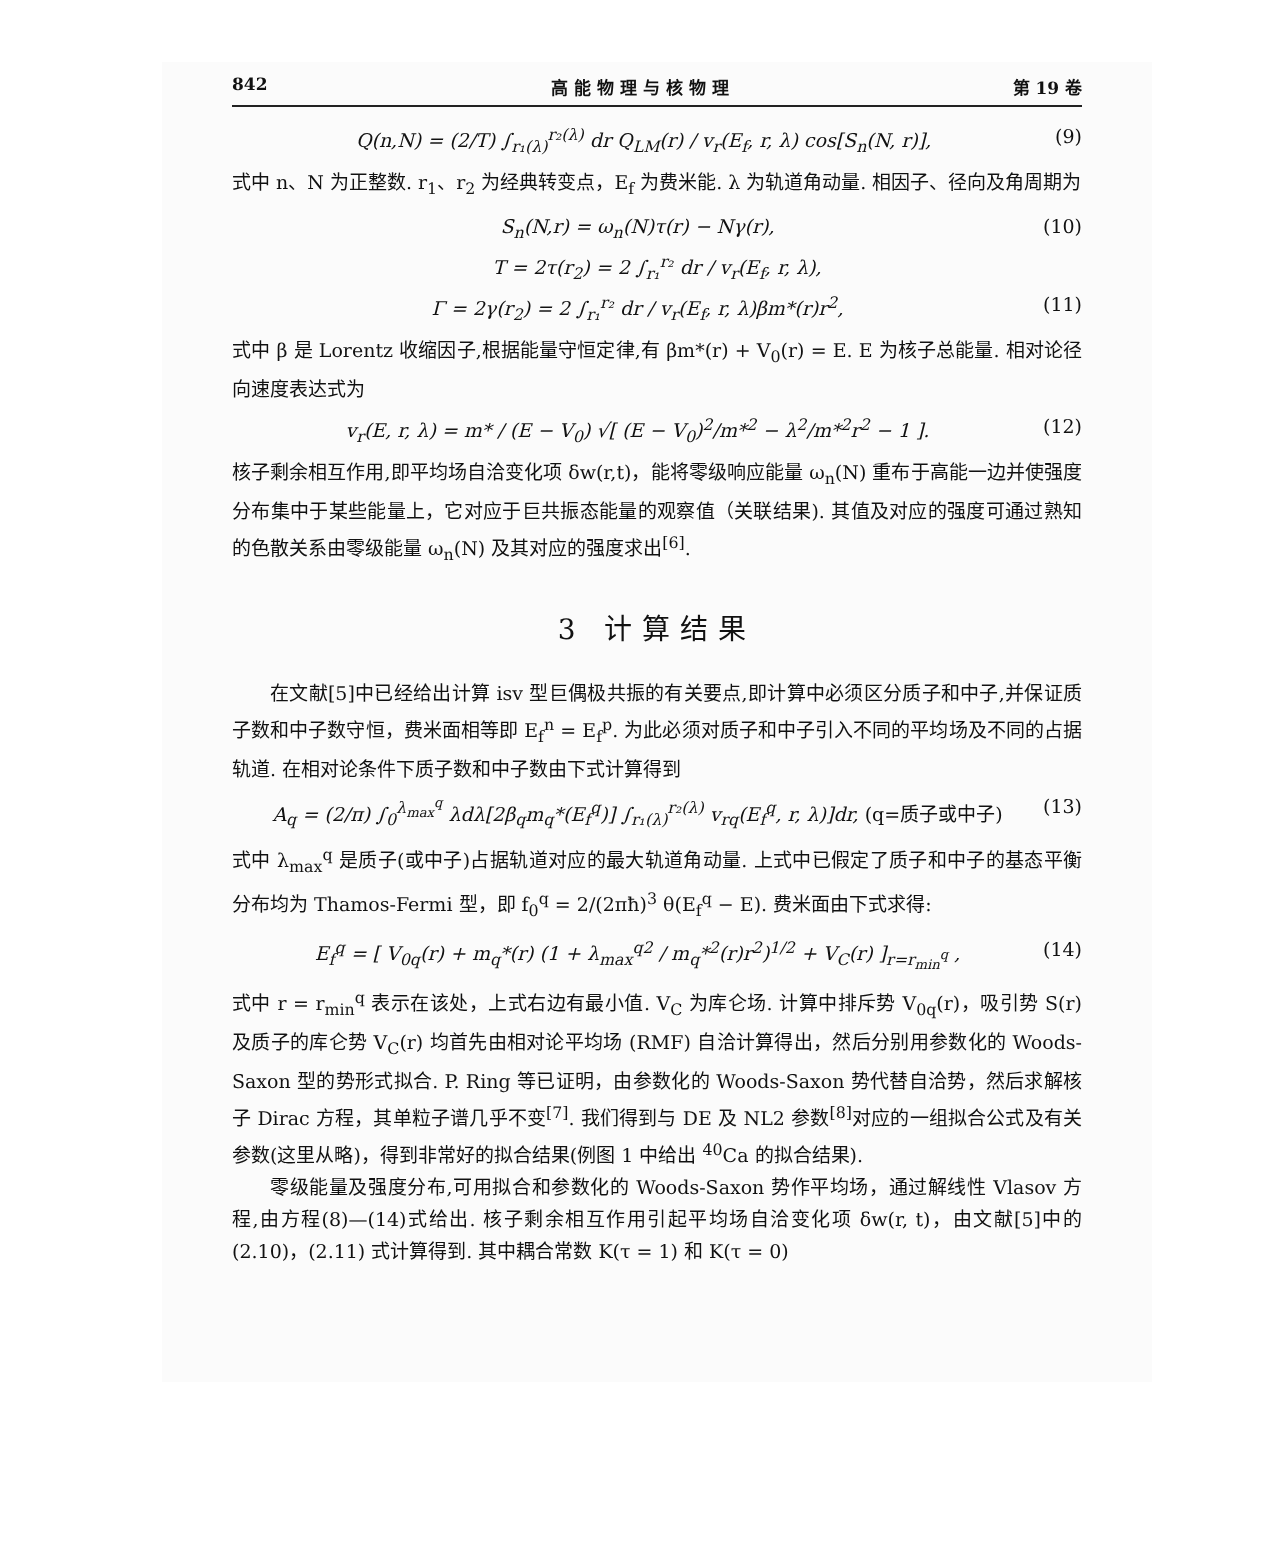842 高 能 物 理 与 核 物 理 第 19 卷
Q(n,N) = (2/T) ∫<sub>r₁(λ)</sub><sup>r₂(λ)</sup> dr Q<sub>LM</sub>(r) / v<sub>r</sub>(E<sub>f</sub>, r, λ) cos[S<sub>n</sub>(N, r)], (9)
式中 n、N 为正整数. r<sub>1</sub>、r<sub>2</sub> 为经典转变点，E<sub>f</sub> 为费米能. λ 为轨道角动量. 相因子、径向及角周期为
S<sub>n</sub>(N,r) = ω<sub>n</sub>(N)τ(r) − Nγ(r), (10)
T = 2τ(r<sub>2</sub>) = 2 ∫<sub>r₁</sub><sup>r₂</sup> dr / v<sub>r</sub>(E<sub>f</sub>, r, λ),
Γ = 2γ(r<sub>2</sub>) = 2 ∫<sub>r₁</sub><sup>r₂</sup> dr / v<sub>r</sub>(E<sub>f</sub>, r, λ)βm*(r)r<sup>2</sup>, (11)
式中 β 是 Lorentz 收缩因子,根据能量守恒定律,有 βm*(r) + V<sub>0</sub>(r) = E. E 为核子总能量. 相对论径向速度表达式为
v<sub>r</sub>(E, r, λ) = m* / (E − V<sub>0</sub>) √[ (E − V<sub>0</sub>)<sup>2</sup>/m*<sup>2</sup> − λ<sup>2</sup>/m*<sup>2</sup>r<sup>2</sup> − 1 ]. (12)
核子剩余相互作用,即平均场自洽变化项 δw(r,t)，能将零级响应能量 ω<sub>n</sub>(N) 重布于高能一边并使强度分布集中于某些能量上，它对应于巨共振态能量的观察值（关联结果). 其值及对应的强度可通过熟知的色散关系由零级能量 ω<sub>n</sub>(N) 及其对应的强度求出<sup>[6]</sup>.
3 计算结果
在文献[5]中已经给出计算 isv 型巨偶极共振的有关要点,即计算中必须区分质子和中子,并保证质子数和中子数守恒，费米面相等即 E<sub>f</sub><sup>n</sup> = E<sub>f</sub><sup>p</sup>. 为此必须对质子和中子引入不同的平均场及不同的占据轨道. 在相对论条件下质子数和中子数由下式计算得到
A<sub>q</sub> = (2/π) ∫<sub>0</sub><sup>λ<sub>max</sub><sup>q</sup></sup> λdλ[2β<sub>q</sub>m<sub>q</sub>*(E<sub>f</sub><sup>q</sup>)] ∫<sub>r₁(λ)</sub><sup>r₂(λ)</sup> v<sub>rq</sub>(E<sub>f</sub><sup>q</sup>, r, λ)]dr, (q=质子或中子) (13)
式中 λ<sub>max</sub><sup>q</sup> 是质子(或中子)占据轨道对应的最大轨道角动量. 上式中已假定了质子和中子的基态平衡分布均为 Thamos-Fermi 型，即 f<sub>0</sub><sup>q</sup> = 2/(2πħ)<sup>3</sup> θ(E<sub>f</sub><sup>q</sup> − E). 费米面由下式求得:
E<sub>f</sub><sup>q</sup> = [ V<sub>0q</sub>(r) + m<sub>q</sub>*(r) (1 + λ<sub>max</sub><sup>q2</sup> / m<sub>q</sub>*<sup>2</sup>(r)r<sup>2</sup>)<sup>1/2</sup> + V<sub>C</sub>(r) ]<sub>r=r<sub>min</sub><sup>q</sup></sub> , (14)
式中 r = r<sub>min</sub><sup>q</sup> 表示在该处，上式右边有最小值. V<sub>C</sub> 为库仑场. 计算中排斥势 V<sub>0q</sub>(r)，吸引势 S(r) 及质子的库仑势 V<sub>C</sub>(r) 均首先由相对论平均场 (RMF) 自洽计算得出，然后分别用参数化的 Woods-Saxon 型的势形式拟合. P. Ring 等已证明，由参数化的 Woods-Saxon 势代替自洽势，然后求解核子 Dirac 方程，其单粒子谱几乎不变<sup>[7]</sup>. 我们得到与 DE 及 NL2 参数<sup>[8]</sup>对应的一组拟合公式及有关参数(这里从略)，得到非常好的拟合结果(例图 1 中给出 <sup>40</sup>Ca 的拟合结果).
零级能量及强度分布,可用拟合和参数化的 Woods-Saxon 势作平均场，通过解线性 Vlasov 方程,由方程(8)—(14)式给出. 核子剩余相互作用引起平均场自洽变化项 δw(r, t)，由文献[5]中的 (2.10)，(2.11) 式计算得到. 其中耦合常数 K(τ = 1) 和 K(τ = 0)